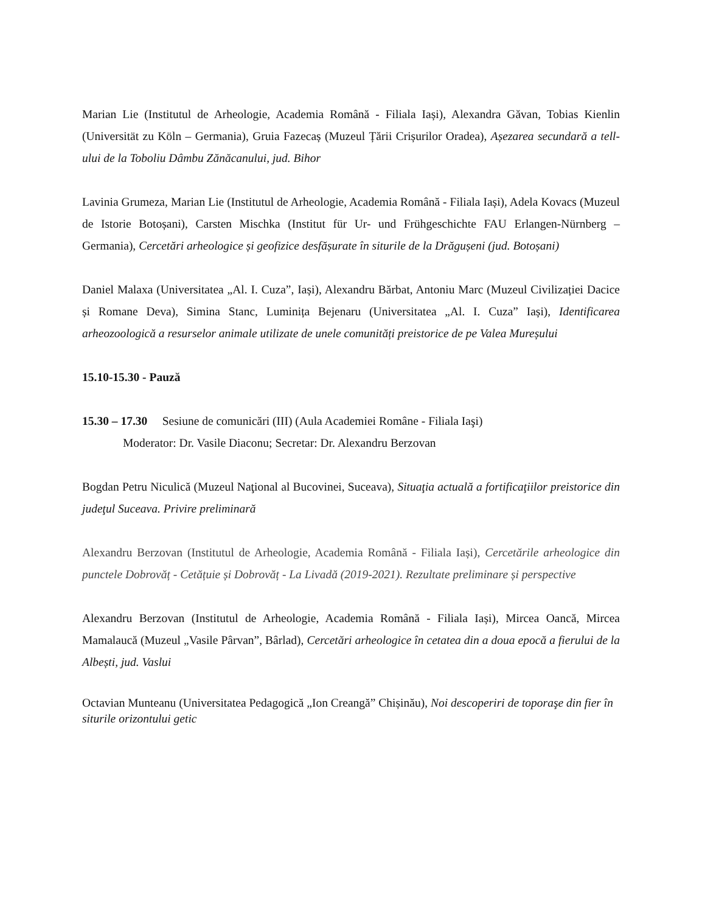Marian Lie (Institutul de Arheologie, Academia Română - Filiala Iași), Alexandra Găvan, Tobias Kienlin (Universität zu Köln – Germania), Gruia Fazecaș (Muzeul Țării Crișurilor Oradea), Așezarea secundară a tell-ului de la Toboliu Dâmbu Zănăcanului, jud. Bihor
Lavinia Grumeza, Marian Lie (Institutul de Arheologie, Academia Română - Filiala Iași), Adela Kovacs (Muzeul de Istorie Botoșani), Carsten Mischka (Institut für Ur- und Frühgeschichte FAU Erlangen-Nürnberg – Germania), Cercetări arheologice și geofizice desfășurate în siturile de la Drăgușeni (jud. Botoșani)
Daniel Malaxa (Universitatea „Al. I. Cuza”, Iași), Alexandru Bărbat, Antoniu Marc (Muzeul Civilizației Dacice și Romane Deva), Simina Stanc, Luminița Bejenaru (Universitatea „Al. I. Cuza” Iași), Identificarea arheozoologică a resurselor animale utilizate de unele comunități preistorice de pe Valea Mureșului
15.10-15.30 - Pauză
15.30 – 17.30 Sesiune de comunicări (III) (Aula Academiei Române - Filiala Iaşi)
Moderator: Dr. Vasile Diaconu; Secretar: Dr. Alexandru Berzovan
Bogdan Petru Niculică (Muzeul Naţional al Bucovinei, Suceava), Situaţia actuală a fortificaţiilor preistorice din judeţul Suceava. Privire preliminară
Alexandru Berzovan (Institutul de Arheologie, Academia Română - Filiala Iași), Cercetările arheologice din punctele Dobrovăț - Cetățuie și Dobrovăț - La Livadă (2019-2021). Rezultate preliminare și perspective
Alexandru Berzovan (Institutul de Arheologie, Academia Română - Filiala Iași), Mircea Oancă, Mircea Mamalaucă (Muzeul „Vasile Pârvan”, Bârlad), Cercetări arheologice în cetatea din a doua epocă a fierului de la Albești, jud. Vaslui
Octavian Munteanu (Universitatea Pedagogică „Ion Creangă” Chișinău), Noi descoperiri de toporaşe din fier în siturile orizontului getic